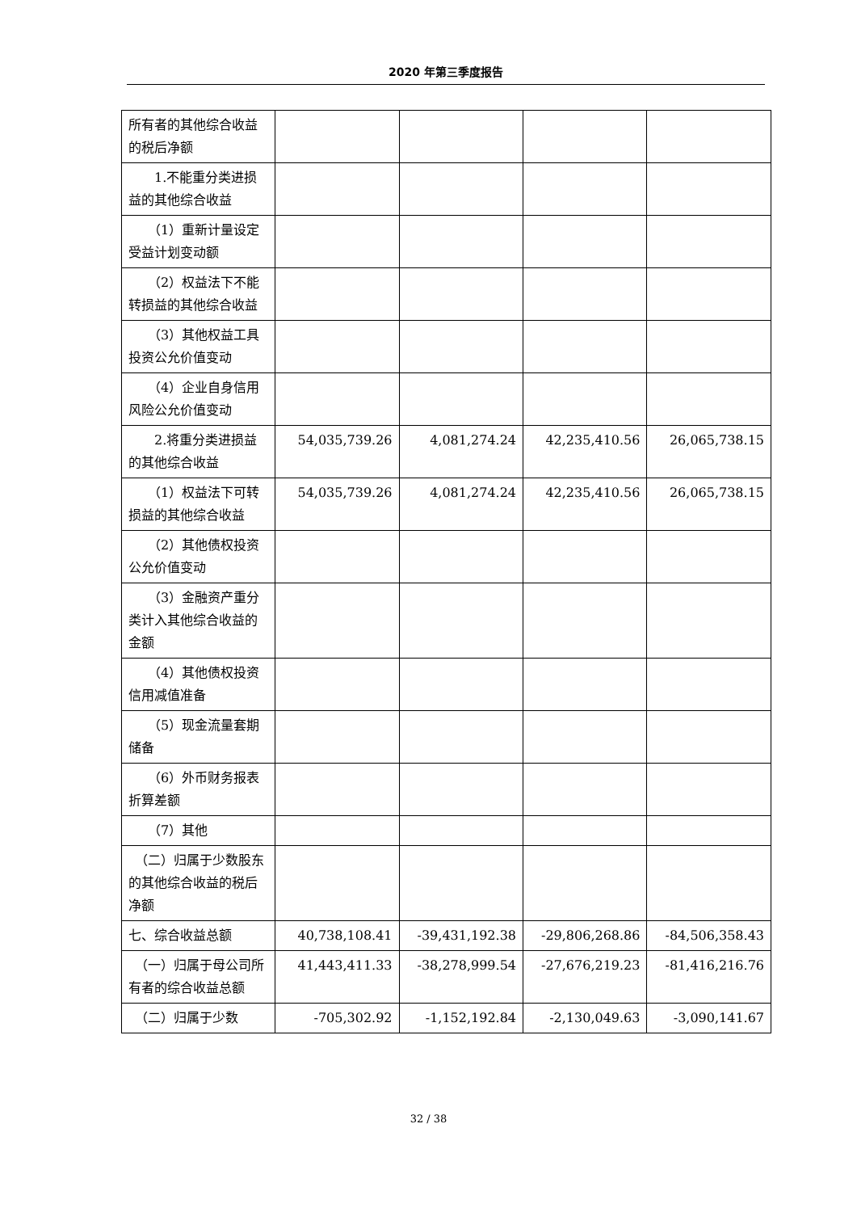2020 年第三季度报告
| 所有者的其他综合收益的税后净额 | | | | |
| 1.不能重分类进损益的其他综合收益 | | | | |
| （1）重新计量设定受益计划变动额 | | | | |
| （2）权益法下不能转损益的其他综合收益 | | | | |
| （3）其他权益工具投资公允价值变动 | | | | |
| （4）企业自身信用风险公允价值变动 | | | | |
| 2.将重分类进损益的其他综合收益 | 54,035,739.26 | 4,081,274.24 | 42,235,410.56 | 26,065,738.15 |
| （1）权益法下可转损益的其他综合收益 | 54,035,739.26 | 4,081,274.24 | 42,235,410.56 | 26,065,738.15 |
| （2）其他债权投资公允价值变动 | | | | |
| （3）金融资产重分类计入其他综合收益的金额 | | | | |
| （4）其他债权投资信用减值准备 | | | | |
| （5）现金流量套期储备 | | | | |
| （6）外币财务报表折算差额 | | | | |
| （7）其他 | | | | |
| （二）归属于少数股东的其他综合收益的税后净额 | | | | |
| 七、综合收益总额 | 40,738,108.41 | -39,431,192.38 | -29,806,268.86 | -84,506,358.43 |
| （一）归属于母公司所有者的综合收益总额 | 41,443,411.33 | -38,278,999.54 | -27,676,219.23 | -81,416,216.76 |
| （二）归属于少数 | -705,302.92 | -1,152,192.84 | -2,130,049.63 | -3,090,141.67 |
32 / 38